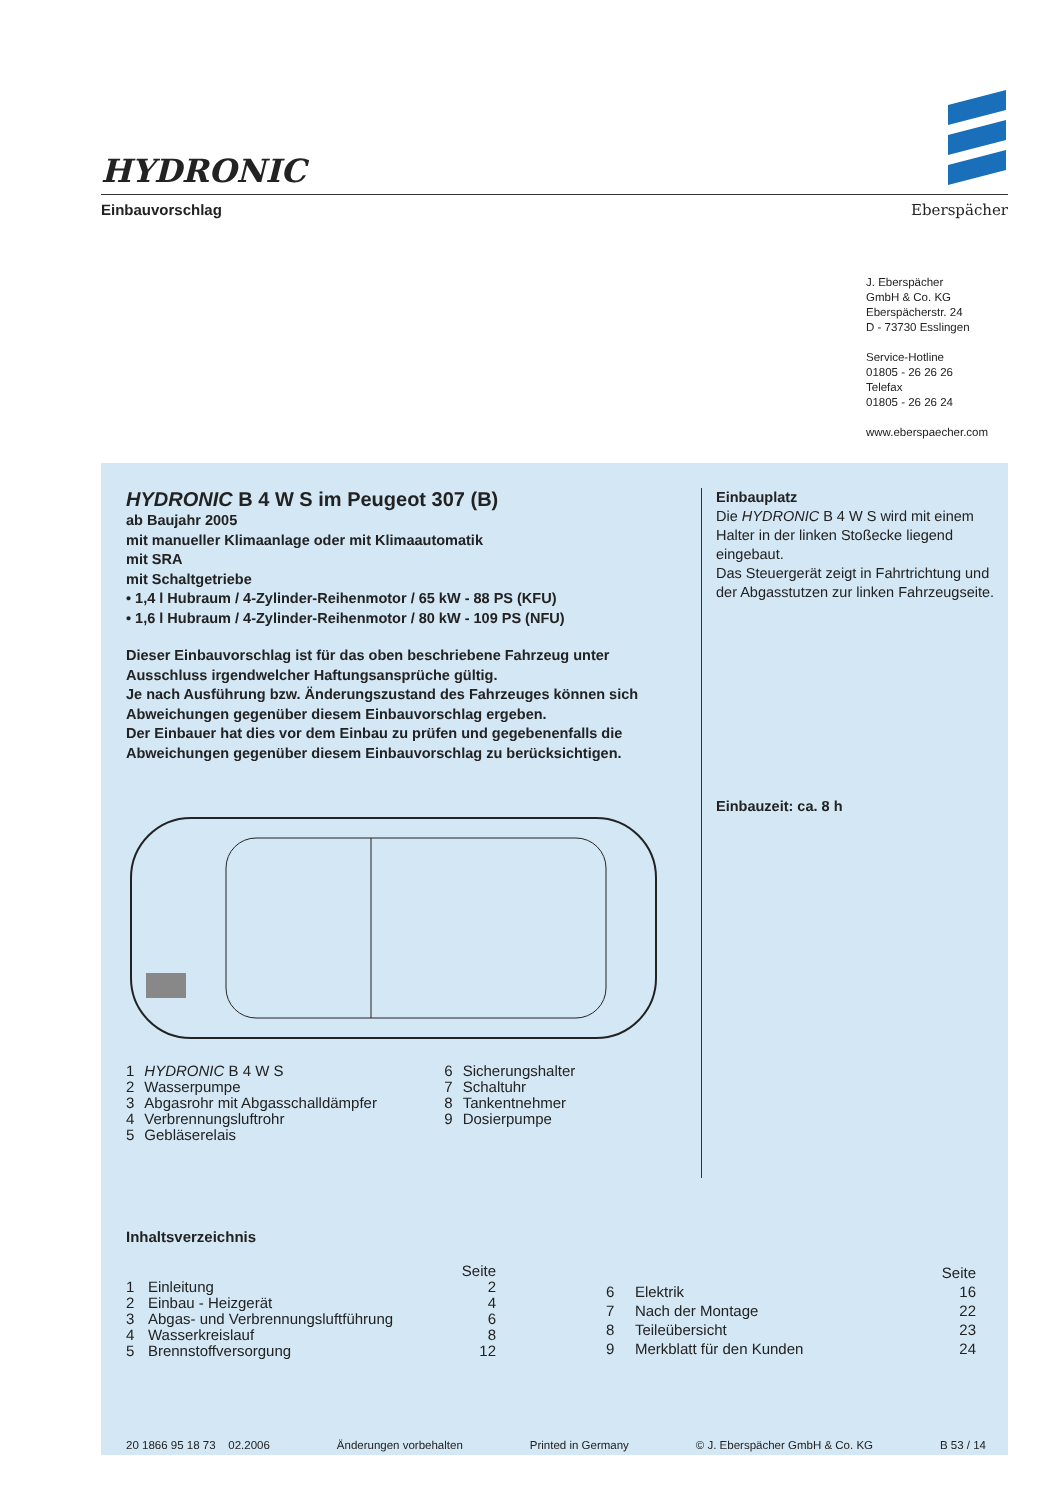HYDRONIC
Einbauvorschlag Eberspächer
J. Eberspächer
GmbH & Co. KG
Eberspächerstr. 24
D - 73730 Esslingen
Service-Hotline
01805 - 26 26 26
Telefax
01805 - 26 26 24
www.eberspaecher.com
HYDRONIC B 4 W S im Peugeot 307 (B)
ab Baujahr 2005
mit manueller Klimaanlage oder mit Klimaautomatik
mit SRA
mit Schaltgetriebe
• 1,4 l Hubraum / 4-Zylinder-Reihenmotor / 65 kW - 88 PS (KFU)
• 1,6 l Hubraum / 4-Zylinder-Reihenmotor / 80 kW - 109 PS (NFU)
Dieser Einbauvorschlag ist für das oben beschriebene Fahrzeug unter Ausschluss irgendwelcher Haftungsansprüche gültig.
Je nach Ausführung bzw. Änderungszustand des Fahrzeuges können sich Abweichungen gegenüber diesem Einbauvorschlag ergeben.
Der Einbauer hat dies vor dem Einbau zu prüfen und gegebenenfalls die Abweichungen gegenüber diesem Einbauvorschlag zu berücksichtigen.
| 1 | HYDRONIC B 4 W S | 6 | Sicherungshalter |
| 2 | Wasserpumpe | 7 | Schaltuhr |
| 3 | Abgasrohr mit Abgasschalldämpfer | 8 | Tankentnehmer |
| 4 | Verbrennungsluftrohr | 9 | Dosierpumpe |
| 5 | Gebläserelais | | |
Einbauplatz
Die HYDRONIC B 4 W S wird mit einem Halter in der linken Stoßecke liegend eingebaut.
Das Steuergerät zeigt in Fahrtrichtung und der Abgasstutzen zur linken Fahrzeugseite.
Einbauzeit: ca. 8 h
Inhaltsverzeichnis
| | | Seite |
| 1 | Einleitung | 2 |
| 2 | Einbau - Heizgerät | 4 |
| 3 | Abgas- und Verbrennungsluftführung | 6 |
| 4 | Wasserkreislauf | 8 |
| 5 | Brennstoffversorgung | 12 |
| | | Seite |
| 6 | Elektrik | 16 |
| 7 | Nach der Montage | 22 |
| 8 | Teileübersicht | 23 |
| 9 | Merkblatt für den Kunden | 24 |
20 1866 95 18 73 02.2006 Änderungen vorbehalten Printed in Germany © J. Eberspächer GmbH & Co. KG B 53 / 14